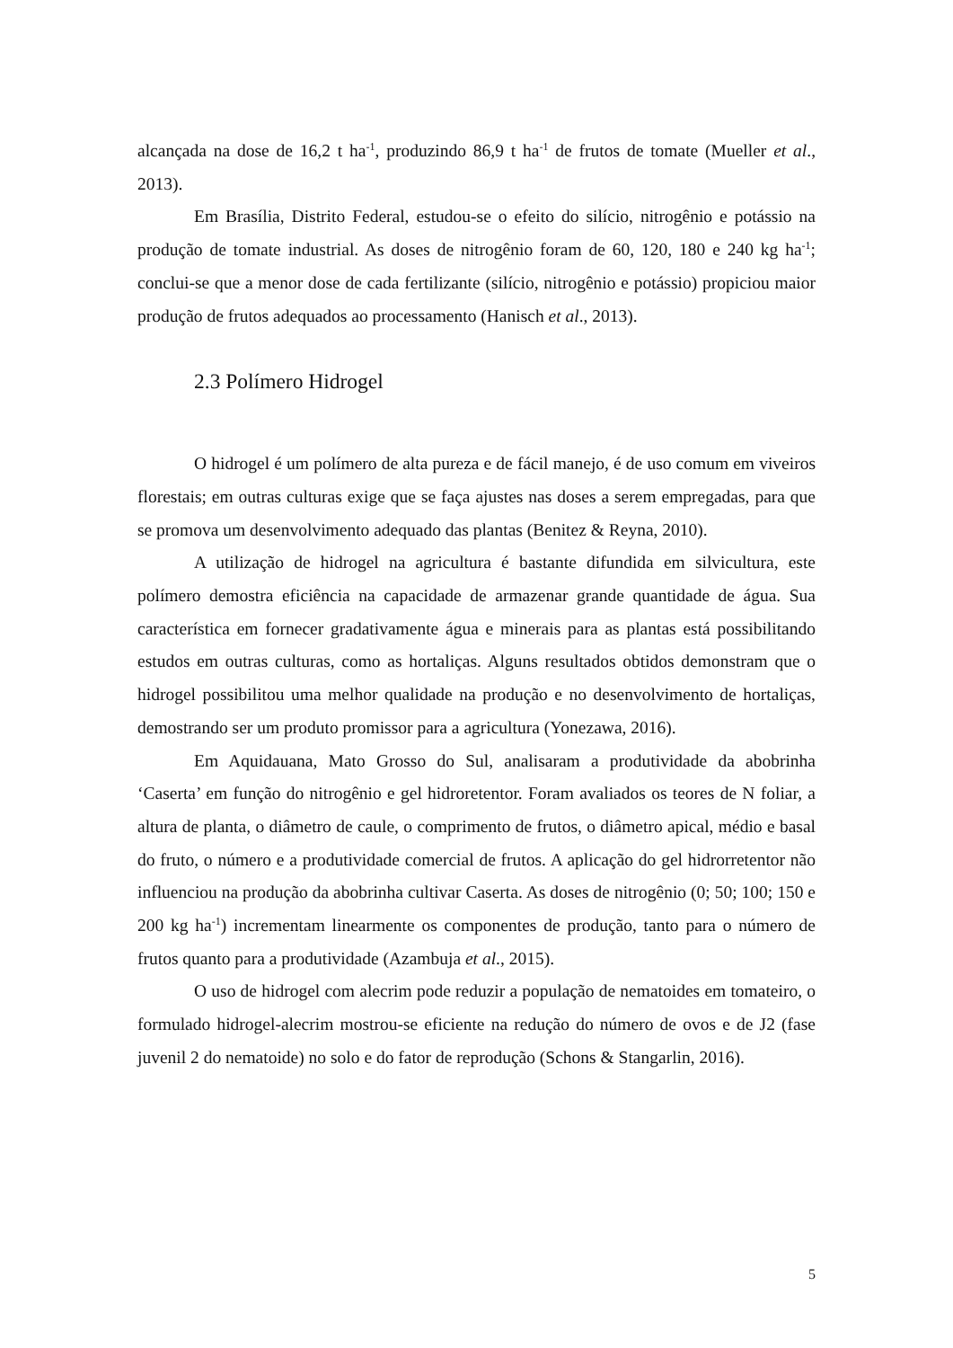alcançada na dose de 16,2 t ha<sup>-1</sup>, produzindo 86,9 t ha<sup>-1</sup> de frutos de tomate (Mueller et al., 2013).
Em Brasília, Distrito Federal, estudou-se o efeito do silício, nitrogênio e potássio na produção de tomate industrial. As doses de nitrogênio foram de 60, 120, 180 e 240 kg ha<sup>-1</sup>; conclui-se que a menor dose de cada fertilizante (silício, nitrogênio e potássio) propiciou maior produção de frutos adequados ao processamento (Hanisch et al., 2013).
2.3 Polímero Hidrogel
O hidrogel é um polímero de alta pureza e de fácil manejo, é de uso comum em viveiros florestais; em outras culturas exige que se faça ajustes nas doses a serem empregadas, para que se promova um desenvolvimento adequado das plantas (Benitez & Reyna, 2010).
A utilização de hidrogel na agricultura é bastante difundida em silvicultura, este polímero demostra eficiência na capacidade de armazenar grande quantidade de água. Sua característica em fornecer gradativamente água e minerais para as plantas está possibilitando estudos em outras culturas, como as hortaliças. Alguns resultados obtidos demonstram que o hidrogel possibilitou uma melhor qualidade na produção e no desenvolvimento de hortaliças, demostrando ser um produto promissor para a agricultura (Yonezawa, 2016).
Em Aquidauana, Mato Grosso do Sul, analisaram a produtividade da abobrinha ‘Caserta’ em função do nitrogênio e gel hidroretentor. Foram avaliados os teores de N foliar, a altura de planta, o diâmetro de caule, o comprimento de frutos, o diâmetro apical, médio e basal do fruto, o número e a produtividade comercial de frutos. A aplicação do gel hidrorretentor não influenciou na produção da abobrinha cultivar Caserta. As doses de nitrogênio (0; 50; 100; 150 e 200 kg ha<sup>-1</sup>) incrementam linearmente os componentes de produção, tanto para o número de frutos quanto para a produtividade (Azambuja et al., 2015).
O uso de hidrogel com alecrim pode reduzir a população de nematoides em tomateiro, o formulado hidrogel-alecrim mostrou-se eficiente na redução do número de ovos e de J2 (fase juvenil 2 do nematoide) no solo e do fator de reprodução (Schons & Stangarlin, 2016).
5